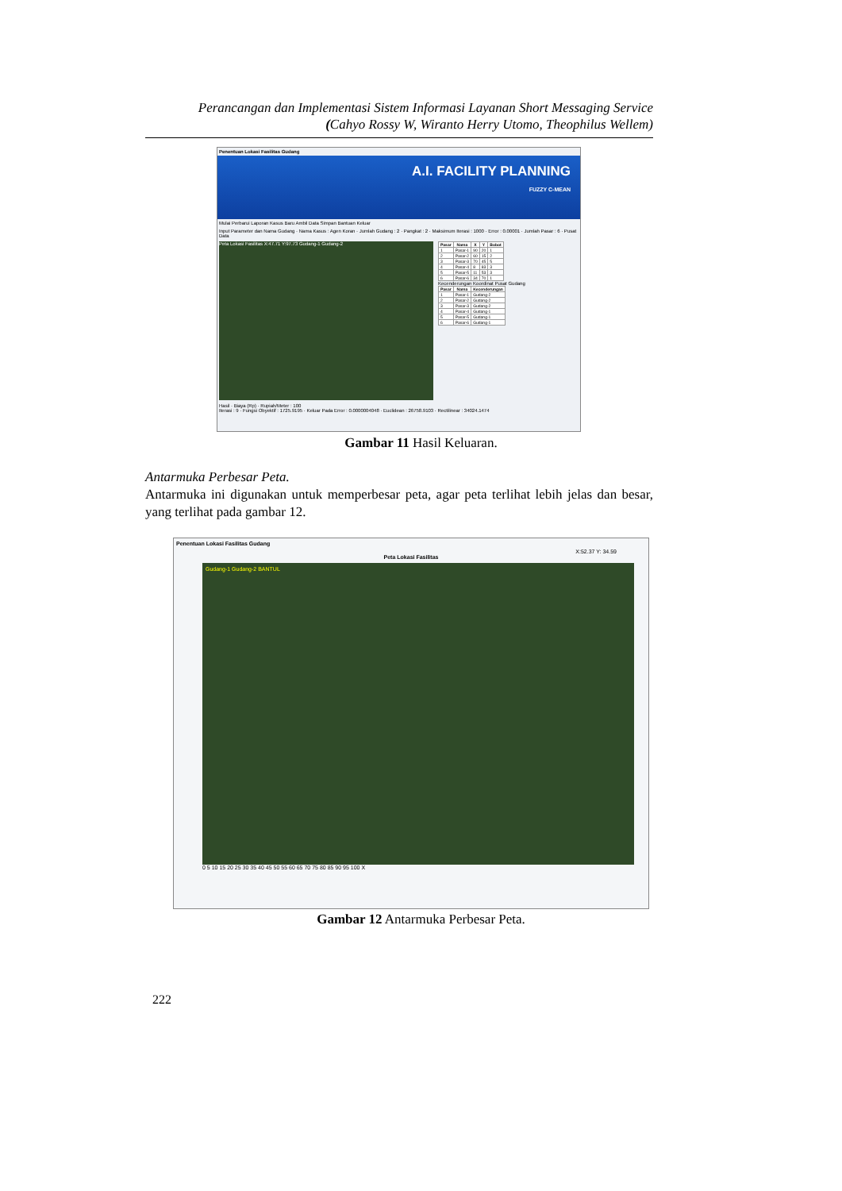Perancangan dan Implementasi Sistem Informasi Layanan Short Messaging Service
(Cahyo Rossy W, Wiranto Herry Utomo, Theophilus Wellem)
Penentuan Lokasi Fasilitas Gudang
A.I. FACILITY PLANNING
FUZZY C-MEAN
Mulai Perbarui Laporan Kasus Baru Ambil Data Simpan Bantuan Keluar
Input Parameter dan Nama Gudang · Nama Kasus : Agen Koran · Jumlah Gudang : 2 · Pangkat : 2 · Maksimum Iterasi : 1000 · Error : 0.00001 · Jumlah Pasar : 6 · Pusat Data
Peta Lokasi Fasilitas X:47.71 Y:97.73 Gudang-1 Gudang-2
| Pasar | Nama | X | Y | Bobot |
| --- | --- | --- | --- | --- |
| 1 | Pasar-1 | 90 | 20 | 1 |
| 2 | Pasar-2 | 60 | 15 | 2 |
| 3 | Pasar-3 | 70 | 45 | 5 |
| 4 | Pasar-4 | 8 | 83 | 3 |
| 5 | Pasar-5 | 11 | 53 | 3 |
| 6 | Pasar-6 | 34 | 70 | 1 |
Kecenderungan Koordinat Pusat Gudang
| Pasar | Nama | Kecenderungan |
| --- | --- | --- |
| 1 | Pasar-1 | Gudang-2 |
| 2 | Pasar-2 | Gudang-2 |
| 3 | Pasar-3 | Gudang-2 |
| 4 | Pasar-4 | Gudang-1 |
| 5 | Pasar-5 | Gudang-1 |
| 6 | Pasar-6 | Gudang-1 |
Hasil · Biaya (Rp) · Rupiah/Meter : 100
Iterasi : 9 · Fungsi Obyektif : 1725.9195 · Keluar Pada Error : 0.0000004048 · Euclidean : 26758.9103 · Rectilinear : 34024.1474
Gambar 11 Hasil Keluaran.
Antarmuka Perbesar Peta.
Antarmuka ini digunakan untuk memperbesar peta, agar peta terlihat lebih jelas dan besar, yang terlihat pada gambar 12.
Penentuan Lokasi Fasilitas Gudang
X:52.37 Y: 34.59
Peta Lokasi Fasilitas
Gudang-1 Gudang-2 BANTUL
0 5 10 15 20 25 30 35 40 45 50 55 60 65 70 75 80 85 90 95 100 X
Gambar 12 Antarmuka Perbesar Peta.
222